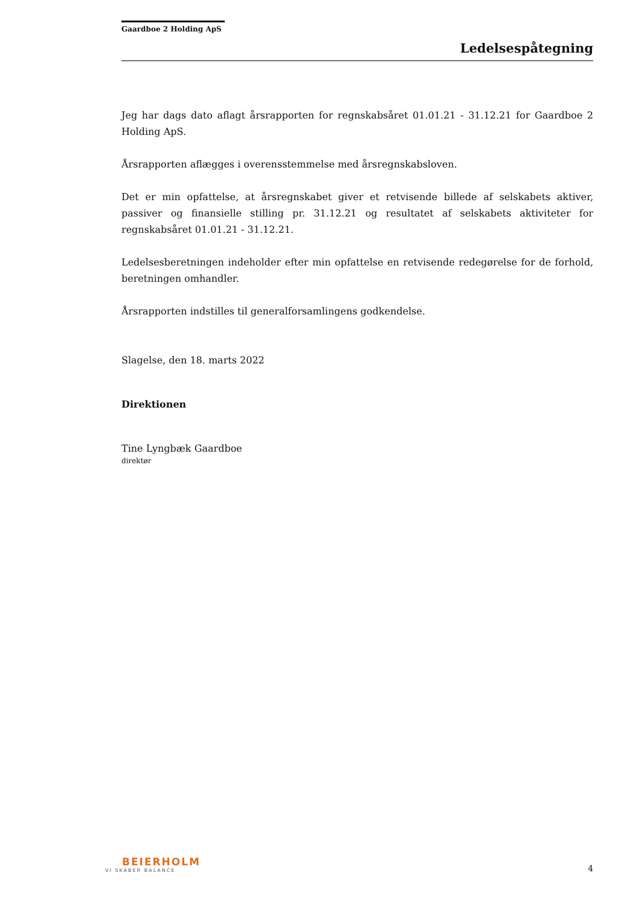Gaardboe 2 Holding ApS
Ledelsespåtegning
Jeg har dags dato aflagt årsrapporten for regnskabsåret 01.01.21 - 31.12.21 for Gaardboe 2 Holding ApS.
Årsrapporten aflægges i overensstemmelse med årsregnskabsloven.
Det er min opfattelse, at årsregnskabet giver et retvisende billede af selskabets aktiver, passiver og finansielle stilling pr. 31.12.21 og resultatet af selskabets aktiviteter for regnskabsåret 01.01.21 - 31.12.21.
Ledelsesberetningen indeholder efter min opfattelse en retvisende redegørelse for de forhold, beretningen omhandler.
Årsrapporten indstilles til generalforsamlingens godkendelse.
Slagelse, den 18. marts 2022
Direktionen
Tine Lyngbæk Gaardboe
direktør
BEIERHOLM
VI SKABER BALANCE
4